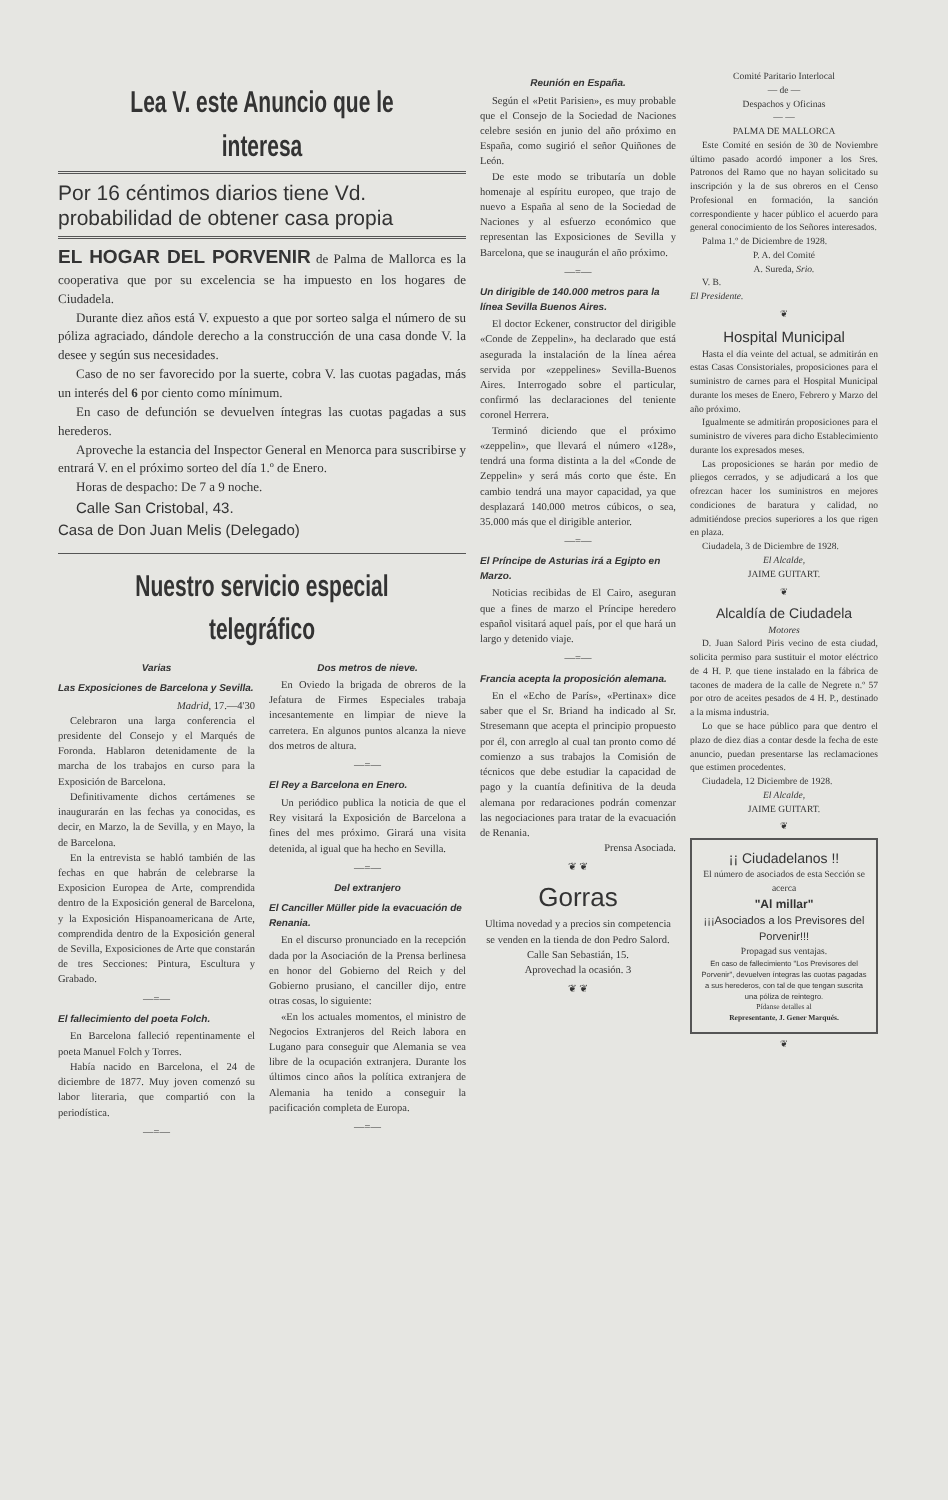Lea V. este Anuncio que le interesa
Por 16 céntimos diarios tiene Vd. probabilidad de obtener casa propia
EL HOGAR DEL PORVENIR de Palma de Mallorca es la cooperativa que por su excelencia se ha impuesto en los hogares de Ciudadela.
Durante diez años está V. expuesto a que por sorteo salga el número de su póliza agraciado, dándole derecho a la construcción de una casa donde V. la desee y según sus necesidades.
Caso de no ser favorecido por la suerte, cobra V. las cuotas pagadas, más un interés del 6 por ciento como mínimum.
En caso de defunción se devuelven íntegras las cuotas pagadas a sus herederos.
Aproveche la estancia del Inspector General en Menorca para suscribirse y entrará V. en el próximo sorteo del día 1.º de Enero.
Horas de despacho: De 7 a 9 noche.
Calle San Cristobal, 43.
Casa de Don Juan Melis (Delegado)
Nuestro servicio especial telegráfico
Varias
Las Exposiciones de Barcelona y Sevilla.
Madrid, 17.—4'30
Celebraron una larga conferencia el presidente del Consejo y el Marqués de Foronda. Hablaron detenidamente de la marcha de los trabajos en curso para la Exposición de Barcelona.
Definitivamente dichos certámenes se inaugurarán en las fechas ya conocidas, es decir, en Marzo, la de Sevilla, y en Mayo, la de Barcelona.
En la entrevista se habló también de las fechas en que habrán de celebrarse la Exposicion Europea de Arte, comprendida dentro de la Exposición general de Barcelona, y la Exposición Hispanoamericana de Arte, comprendida dentro de la Exposición general de Sevilla, Exposiciones de Arte que constarán de tres Secciones: Pintura, Escultura y Grabado.
—=—
El fallecimiento del poeta Folch.
En Barcelona falleció repentinamente el poeta Manuel Folch y Torres.
Había nacido en Barcelona, el 24 de diciembre de 1877. Muy joven comenzó su labor literaria, que compartió con la periodística.
—=—
Dos metros de nieve.
En Oviedo la brigada de obreros de la Jefatura de Firmes Especiales trabaja incesantemente en limpiar de nieve la carretera. En algunos puntos alcanza la nieve dos metros de altura.
—=—
El Rey a Barcelona en Enero.
Un periódico publica la noticia de que el Rey visitará la Exposición de Barcelona a fines del mes próximo. Girará una visita detenida, al igual que ha hecho en Sevilla.
—=—
Del extranjero
El Canciller Müller pide la evacuación de Renania.
En el discurso pronunciado en la recepción dada por la Asociación de la Prensa berlinesa en honor del Gobierno del Reich y del Gobierno prusiano, el canciller dijo, entre otras cosas, lo siguiente:
«En los actuales momentos, el ministro de Negocios Extranjeros del Reich labora en Lugano para conseguir que Alemania se vea libre de la ocupación extranjera. Durante los últimos cinco años la política extranjera de Alemania ha tenido a conseguir la pacificación completa de Europa.
—=—
Reunión en España.
Según el «Petit Parisien», es muy probable que el Consejo de la Sociedad de Naciones celebre sesión en junio del año próximo en España, como sugirió el señor Quiñones de León.
De este modo se tributaría un doble homenaje al espíritu europeo, que trajo de nuevo a España al seno de la Sociedad de Naciones y al esfuerzo económico que representan las Exposiciones de Sevilla y Barcelona, que se inaugurán el año próximo.
—=—
Un dirigible de 140.000 metros para la línea Sevilla Buenos Aires.
El doctor Eckener, constructor del dirigible «Conde de Zeppelin», ha declarado que está asegurada la instalación de la línea aérea servida por «zeppelines» Sevilla-Buenos Aires. Interrogado sobre el particular, confirmó las declaraciones del teniente coronel Herrera.
Terminó diciendo que el próximo «zeppelin», que llevará el número «128», tendrá una forma distinta a la del «Conde de Zeppelin» y será más corto que éste. En cambio tendrá una mayor capacidad, ya que desplazará 140.000 metros cúbicos, o sea, 35.000 más que el dirigible anterior.
—=—
El Príncipe de Asturias irá a Egipto en Marzo.
Noticias recibidas de El Cairo, aseguran que a fines de marzo el Príncipe heredero español visitará aquel país, por el que hará un largo y detenido viaje.
—=—
Francia acepta la proposición alemana.
En el «Echo de París», «Pertinax» dice saber que el Sr. Briand ha indicado al Sr. Stresemann que acepta el principio propuesto por él, con arreglo al cual tan pronto como dé comienzo a sus trabajos la Comisión de técnicos que debe estudiar la capacidad de pago y la cuantía definitiva de la deuda alemana por redaraciones podrán comenzar las negociaciones para tratar de la evacuación de Renania.
Prensa Asociada.
❦ ❦
Gorras
Ultima novedad y a precios sin competencia se venden en la tienda de don Pedro Salord.
Calle San Sebastián, 15.
Aprovechad la ocasión. 3
❦ ❦
Comité Paritario Interlocal
— de —
Despachos y Oficinas
— —
PALMA DE MALLORCA
Este Comité en sesión de 30 de Noviembre último pasado acordó imponer a los Sres. Patronos del Ramo que no hayan solicitado su inscripción y la de sus obreros en el Censo Profesional en formación, la sanción correspondiente y hacer público el acuerdo para general conocimiento de los Señores interesados.
Palma 1.º de Diciembre de 1928.
P. A. del Comité
A. Sureda, Srio.
V. B.
El Presidente.
❦
Hospital Municipal
Hasta el día veinte del actual, se admitirán en estas Casas Consistoriales, proposiciones para el suministro de carnes para el Hospital Municipal durante los meses de Enero, Febrero y Marzo del año próximo.
Igualmente se admitirán proposiciones para el suministro de víveres para dicho Establecimiento durante los expresados meses.
Las proposiciones se harán por medio de pliegos cerrados, y se adjudicará a los que ofrezcan hacer los suministros en mejores condiciones de baratura y calidad, no admitiéndose precios superiores a los que rigen en plaza.
Ciudadela, 3 de Diciembre de 1928.
El Alcalde,
JAIME GUITART.
❦
Alcaldía de Ciudadela
Motores
D. Juan Salord Piris vecino de esta ciudad, solicita permiso para sustituir el motor eléctrico de 4 H. P. que tiene instalado en la fábrica de tacones de madera de la calle de Negrete n.º 57 por otro de aceites pesados de 4 H. P., destinado a la misma industria.
Lo que se hace público para que dentro el plazo de diez dias a contar desde la fecha de este anuncio, puedan presentarse las reclamaciones que estimen procedentes.
Ciudadela, 12 Diciembre de 1928.
El Alcalde,
JAIME GUITART.
❦
¡¡ Ciudadelanos !!
El número de asociados de esta Sección se acerca
"Al millar"
¡¡¡Asociados a los Previsores del Porvenir!!!
Propagad sus ventajas.
En caso de fallecimiento "Los Previsores del Porvenir", devuelven íntegras las cuotas pagadas a sus herederos, con tal de que tengan suscrita una póliza de reintegro.
Pídanse detalles al
Representante, J. Gener Marqués.
❦